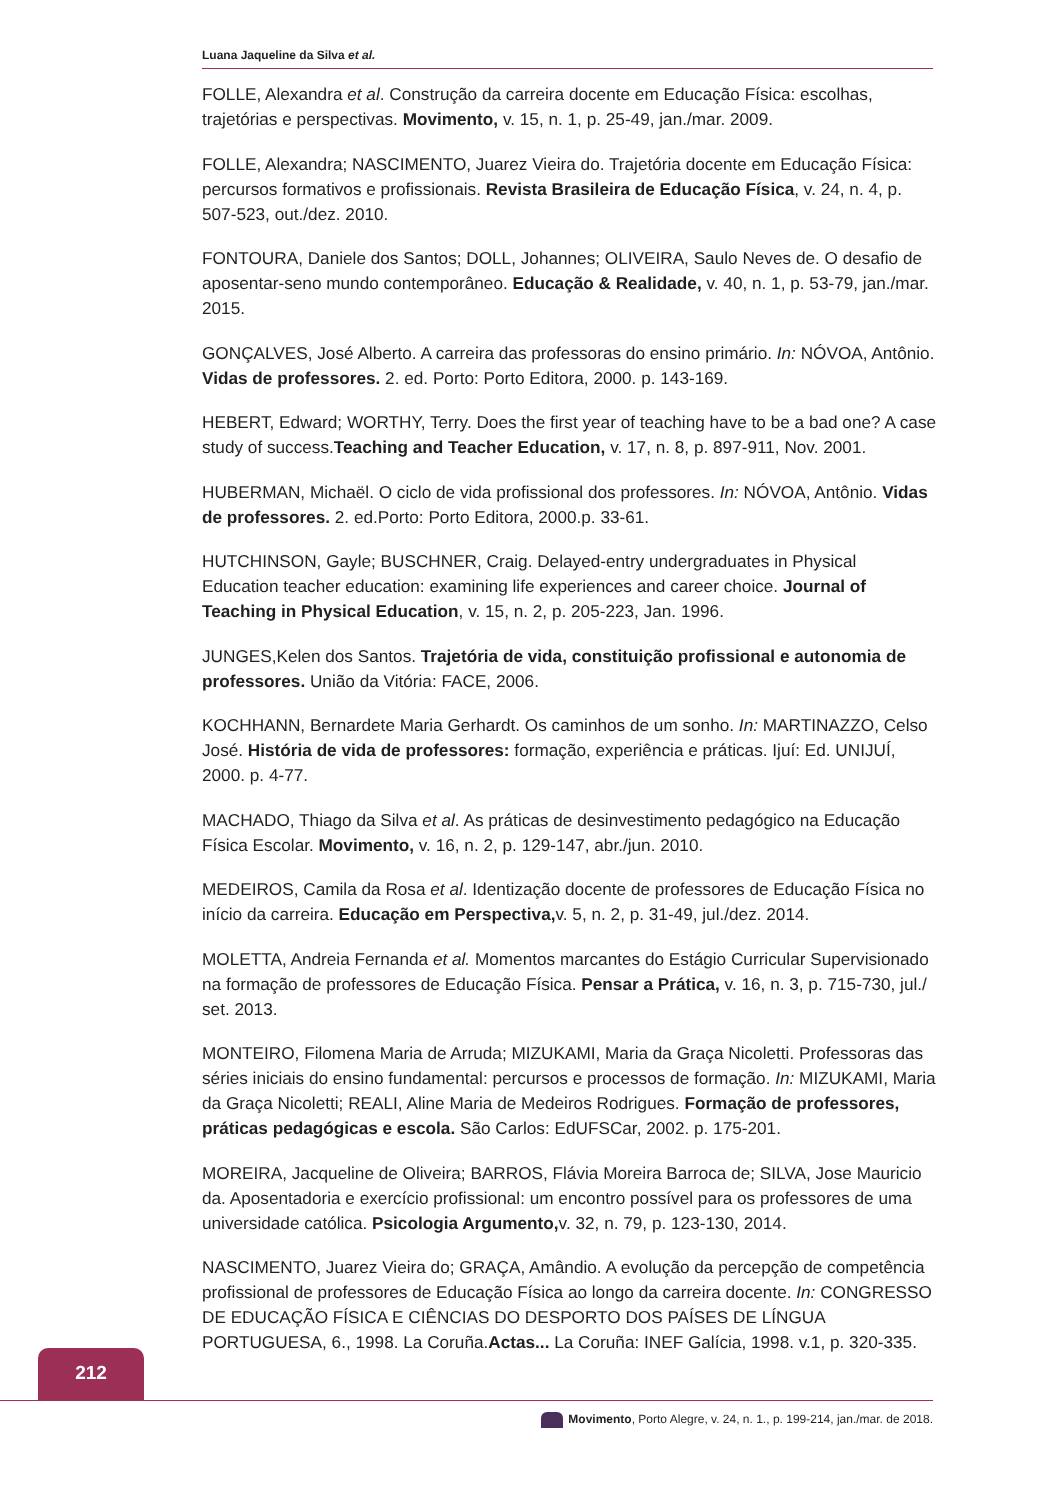Luana Jaqueline da Silva et al.
FOLLE, Alexandra et al. Construção da carreira docente em Educação Física: escolhas, trajetórias e perspectivas. Movimento, v. 15, n. 1, p. 25-49, jan./mar. 2009.
FOLLE, Alexandra; NASCIMENTO, Juarez Vieira do. Trajetória docente em Educação Física: percursos formativos e profissionais. Revista Brasileira de Educação Física, v. 24, n. 4, p. 507-523, out./dez. 2010.
FONTOURA, Daniele dos Santos; DOLL, Johannes; OLIVEIRA, Saulo Neves de. O desafio de aposentar-seno mundo contemporâneo. Educação & Realidade, v. 40, n. 1, p. 53-79, jan./mar. 2015.
GONÇALVES, José Alberto. A carreira das professoras do ensino primário. In: NÓVOA, Antônio. Vidas de professores. 2. ed. Porto: Porto Editora, 2000. p. 143-169.
HEBERT, Edward; WORTHY, Terry. Does the first year of teaching have to be a bad one? A case study of success.Teaching and Teacher Education, v. 17, n. 8, p. 897-911, Nov. 2001.
HUBERMAN, Michaël. O ciclo de vida profissional dos professores. In: NÓVOA, Antônio. Vidas de professores. 2. ed.Porto: Porto Editora, 2000.p. 33-61.
HUTCHINSON, Gayle; BUSCHNER, Craig. Delayed-entry undergraduates in Physical Education teacher education: examining life experiences and career choice. Journal of Teaching in Physical Education, v. 15, n. 2, p. 205-223, Jan. 1996.
JUNGES,Kelen dos Santos. Trajetória de vida, constituição profissional e autonomia de professores. União da Vitória: FACE, 2006.
KOCHHANN, Bernardete Maria Gerhardt. Os caminhos de um sonho. In: MARTINAZZO, Celso José. História de vida de professores: formação, experiência e práticas. Ijuí: Ed. UNIJUÍ, 2000. p. 4-77.
MACHADO, Thiago da Silva et al. As práticas de desinvestimento pedagógico na Educação Física Escolar. Movimento, v. 16, n. 2, p. 129-147, abr./jun. 2010.
MEDEIROS, Camila da Rosa et al. Identização docente de professores de Educação Física no início da carreira. Educação em Perspectiva, v. 5, n. 2, p. 31-49, jul./dez. 2014.
MOLETTA, Andreia Fernanda et al. Momentos marcantes do Estágio Curricular Supervisionado na formação de professores de Educação Física. Pensar a Prática, v. 16, n. 3, p. 715-730, jul./ set. 2013.
MONTEIRO, Filomena Maria de Arruda; MIZUKAMI, Maria da Graça Nicoletti. Professoras das séries iniciais do ensino fundamental: percursos e processos de formação. In: MIZUKAMI, Maria da Graça Nicoletti; REALI, Aline Maria de Medeiros Rodrigues. Formação de professores, práticas pedagógicas e escola. São Carlos: EdUFSCar, 2002. p. 175-201.
MOREIRA, Jacqueline de Oliveira; BARROS, Flávia Moreira Barroca de; SILVA, Jose Mauricio da. Aposentadoria e exercício profissional: um encontro possível para os professores de uma universidade católica. Psicologia Argumento, v. 32, n. 79, p. 123-130, 2014.
NASCIMENTO, Juarez Vieira do; GRAÇA, Amândio. A evolução da percepção de competência profissional de professores de Educação Física ao longo da carreira docente. In: CONGRESSO DE EDUCAÇÃO FÍSICA E CIÊNCIAS DO DESPORTO DOS PAÍSES DE LÍNGUA PORTUGUESA, 6., 1998. La Coruña.Actas... La Coruña: INEF Galícia, 1998. v.1, p. 320-335.
212
Movimento, Porto Alegre, v. 24, n. 1., p. 199-214, jan./mar. de 2018.